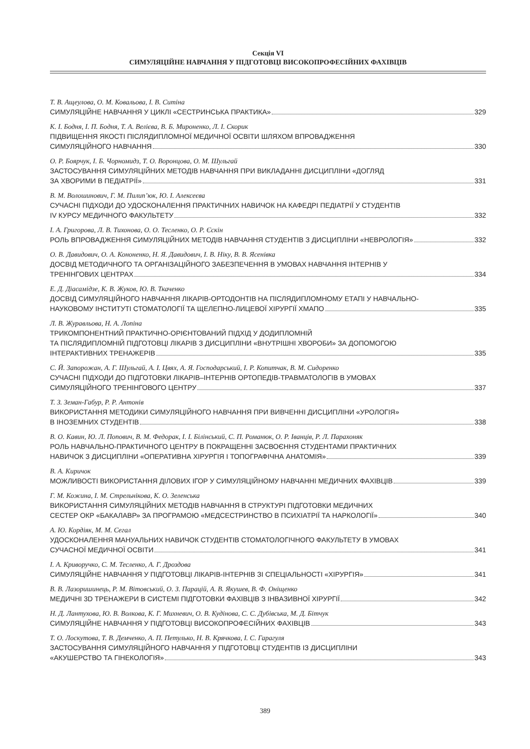Секція VI
СИМУЛЯЦІЙНЕ НАВЧАННЯ У ПІДГОТОВЦІ ВИСОКОПРОФЕСІЙНИХ ФАХІВЦІВ
Т. В. Ащеулова, О. М. Ковальова, І. В. Ситіна
СИМУЛЯЦІЙНЕ НАВЧАННЯ У ЦИКЛІ «СЕСТРИНСЬКА ПРАКТИКА» 329
К. І. Бодня, І. П. Бодня, Т. А. Велієва, В. Б. Мироненко, Л. І. Скорик
ПІДВИЩЕННЯ ЯКОСТІ ПІСЛЯДИПЛОМНОЇ МЕДИЧНОЇ ОСВІТИ ШЛЯХОМ ВПРОВАДЖЕННЯ
СИМУЛЯЦІЙНОГО НАВЧАННЯ 330
О. Р. Боярчук, І. Б. Чорномидз, Т. О. Воронцова, О. М. Шульгай
ЗАСТОСУВАННЯ СИМУЛЯЦІЙНИХ МЕТОДІВ НАВЧАННЯ ПРИ ВИКЛАДАННІ ДИСЦИПЛІНИ «ДОГЛЯД
ЗА ХВОРИМИ В ПЕДІАТРІЇ» 331
В. М. Волошинович, Г. М. Пилип’юк, Ю. І. Алексеєва
СУЧАСНІ ПІДХОДИ ДО УДОСКОНАЛЕННЯ ПРАКТИЧНИХ НАВИЧОК НА КАФЕДРІ ПЕДІАТРІЇ У СТУДЕНТІВ
IV КУРСУ МЕДИЧНОГО ФАКУЛЬТЕТУ 332
І. А. Григорова, Л. В. Тихонова, О. О. Тесленко, О. Р. Єскін
РОЛЬ ВПРОВАДЖЕННЯ СИМУЛЯЦІЙНИХ МЕТОДІВ НАВЧАННЯ СТУДЕНТІВ З ДИСЦИПЛІНИ «НЕВРОЛОГІЯ» 332
О. В. Давидович, О. А. Кононенко, Н. Я. Давидович, І. В. Ніку, В. В. Ясенівка
ДОСВІД МЕТОДИЧНОГО ТА ОРГАНІЗАЦІЙНОГО ЗАБЕЗПЕЧЕННЯ В УМОВАХ НАВЧАННЯ ІНТЕРНІВ У
ТРЕНІНГОВИХ ЦЕНТРАХ 334
Е. Д. Діасамідзе, К. В. Жуков, Ю. В. Ткаченко
ДОСВІД СИМУЛЯЦІЙНОГО НАВЧАННЯ ЛІКАРІВ-ОРТОДОНТІВ НА ПІСЛЯДИПЛОМНОМУ ЕТАПІ У НАВЧАЛЬНО-
НАУКОВОМУ ІНСТИТУТІ СТОМАТОЛОГІЇ ТА ЩЕЛЕПНО-ЛИЦЕВОЇ ХІРУРГІЇ ХМАПО 335
Л. В. Журавльова, Н. А. Лопіна
ТРИКОМПОНЕНТНИЙ ПРАКТИЧНО-ОРІЄНТОВАНИЙ ПІДХІД У ДОДИПЛОМНІЙ
ТА ПІСЛЯДИПЛОМНІЙ ПІДГОТОВЦІ ЛІКАРІВ З ДИСЦИПЛІНИ «ВНУТРІШНІ ХВОРОБИ» ЗА ДОПОМОГОЮ
ІНТЕРАКТИВНИХ ТРЕНАЖЕРІВ 335
С. Й. Запорожан, А. Г. Шульгай, А. І. Цвях, А. Я. Господарський, І. Р. Копитчак, В. М. Сидоренко
СУЧАСНІ ПІДХОДИ ДО ПІДГОТОВКИ ЛІКАРІВ–ІНТЕРНІВ ОРТОПЕДІВ-ТРАВМАТОЛОГІВ В УМОВАХ
СИМУЛЯЦІЙНОГО ТРЕНІНГОВОГО ЦЕНТРУ 337
Т. З. Земан-Габур, Р. Р. Антонів
ВИКОРИСТАННЯ МЕТОДИКИ СИМУЛЯЦІЙНОГО НАВЧАННЯ ПРИ ВИВЧЕННІ ДИСЦИПЛІНИ «УРОЛОГІЯ»
В ІНОЗЕМНИХ СТУДЕНТІВ 338
В. О. Кавин, Ю. Л. Попович, В. М. Федорак, І. І. Білінський, С. П. Романюк, О. Р. Іванців, Р. Л. Парахоняк
РОЛЬ НАВЧАЛЬНО-ПРАКТИЧНОГО ЦЕНТРУ В ПОКРАЩЕННІ ЗАСВОЄННЯ СТУДЕНТАМИ ПРАКТИЧНИХ
НАВИЧОК З ДИСЦИПЛІНИ «ОПЕРАТИВНА ХІРУРГІЯ І ТОПОГРАФІЧНА АНАТОМІЯ» 339
В. А. Киричок
МОЖЛИВОСТІ ВИКОРИСТАННЯ ДІЛОВИХ ІГОР У СИМУЛЯЦІЙНОМУ НАВЧАННІ МЕДИЧНИХ ФАХІВЦІВ 339
Г. М. Кожина, І. М. Стрельнікова, К. О. Зеленська
ВИКОРИСТАННЯ СИМУЛЯЦІЙНИХ МЕТОДІВ НАВЧАННЯ В СТРУКТУРІ ПІДГОТОВКИ МЕДИЧНИХ
СЕСТЕР ОКР «БАКАЛАВР» ЗА ПРОГРАМОЮ «МЕДСЕСТРИНСТВО В ПСИХІАТРІЇ ТА НАРКОЛОГІЇ» 340
А. Ю. Кордіяк, М. М. Сегал
УДОСКОНАЛЕННЯ МАНУАЛЬНИХ НАВИЧОК СТУДЕНТІВ СТОМАТОЛОГІЧНОГО ФАКУЛЬТЕТУ В УМОВАХ
СУЧАСНОЇ МЕДИЧНОЇ ОСВІТИ 341
І. А. Криворучко, С. М. Тесленко, А. Г. Дроздова
СИМУЛЯЦІЙНЕ НАВЧАННЯ У ПІДГОТОВЦІ ЛІКАРІВ-ІНТЕРНІВ ЗІ СПЕЦІАЛЬНОСТІ «ХІРУРГІЯ» 341
В. В. Лазоришинець, Р. М. Вітовський, О. З. Парацій, А. В. Якушев, В. Ф. Оніщенко
МЕДИЧНІ 3D ТРЕНАЖЕРИ В СИСТЕМІ ПІДГОТОВКИ ФАХІВЦІВ З ІНВАЗИВНОЇ ХІРУРГІЇ 342
Н. Д. Лантухова, Ю. В. Волкова, К. Г. Михневич, О. В. Кудінова, С. С. Дубівська, М. Д. Бітчук
СИМУЛЯЦІЙНЕ НАВЧАННЯ У ПІДГОТОВЦІ ВИСОКОПРОФЕСІЙНИХ ФАХІВЦІВ 343
Т. О. Лоскутова, Т. В. Демченко, А. П. Петулько, Н. В. Крячкова, І. С. Гарагуля
ЗАСТОСУВАННЯ СИМУЛЯЦІЙНОГО НАВЧАННЯ У ПІДГОТОВЦІ СТУДЕНТІВ ІЗ ДИСЦИПЛІНИ
«АКУШЕРСТВО ТА ГІНЕКОЛОГІЯ» 343
389